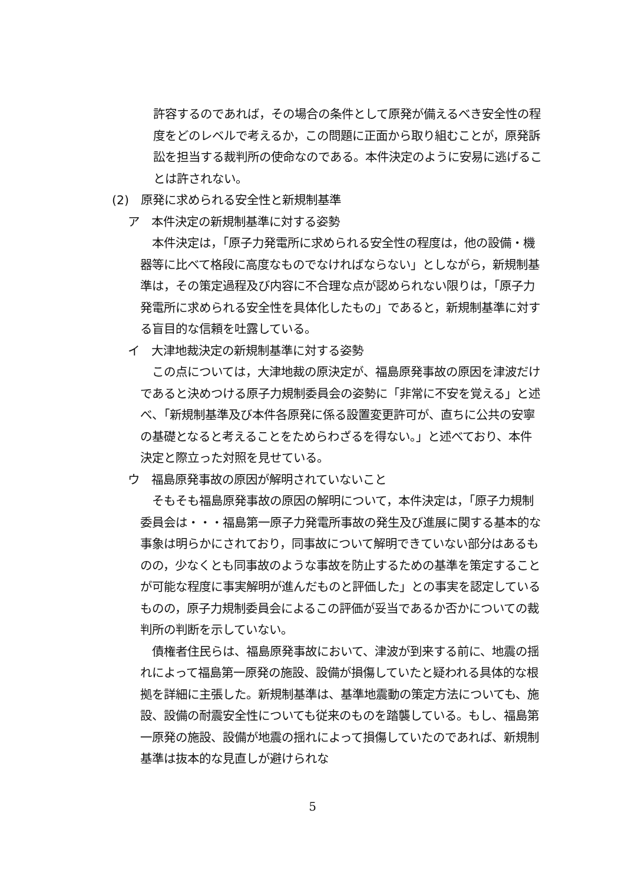許容するのであれば，その場合の条件として原発が備えるべき安全性の程度をどのレベルで考えるか，この問題に正面から取り組むことが，原発訴訟を担当する裁判所の使命なのである。本件決定のように安易に逃げることは許されない。
(2)　原発に求められる安全性と新規制基準
ア　本件決定の新規制基準に対する姿勢
　本件決定は，「原子力発電所に求められる安全性の程度は，他の設備・機器等に比べて格段に高度なものでなければならない」としながら，新規制基準は，その策定過程及び内容に不合理な点が認められない限りは，「原子力発電所に求められる安全性を具体化したもの」であると，新規制基準に対する盲目的な信頼を吐露している。
イ　大津地裁決定の新規制基準に対する姿勢
　この点については，大津地裁の原決定が、福島原発事故の原因を津波だけであると決めつける原子力規制委員会の姿勢に「非常に不安を覚える」と述べ、「新規制基準及び本件各原発に係る設置変更許可が、直ちに公共の安寧の基礎となると考えることをためらわざるを得ない。」と述べており、本件決定と際立った対照を見せている。
ウ　福島原発事故の原因が解明されていないこと
　そもそも福島原発事故の原因の解明について，本件決定は，「原子力規制委員会は・・・福島第一原子力発電所事故の発生及び進展に関する基本的な事象は明らかにされており，同事故について解明できていない部分はあるものの，少なくとも同事故のような事故を防止するための基準を策定することが可能な程度に事実解明が進んだものと評価した」との事実を認定しているものの，原子力規制委員会によるこの評価が妥当であるか否かについての裁判所の判断を示していない。
　債権者住民らは、福島原発事故において、津波が到来する前に、地震の揺れによって福島第一原発の施設、設備が損傷していたと疑われる具体的な根拠を詳細に主張した。新規制基準は、基準地震動の策定方法についても、施設、設備の耐震安全性についても従来のものを踏襲している。もし、福島第一原発の施設、設備が地震の揺れによって損傷していたのであれば、新規制基準は抜本的な見直しが避けられな
5